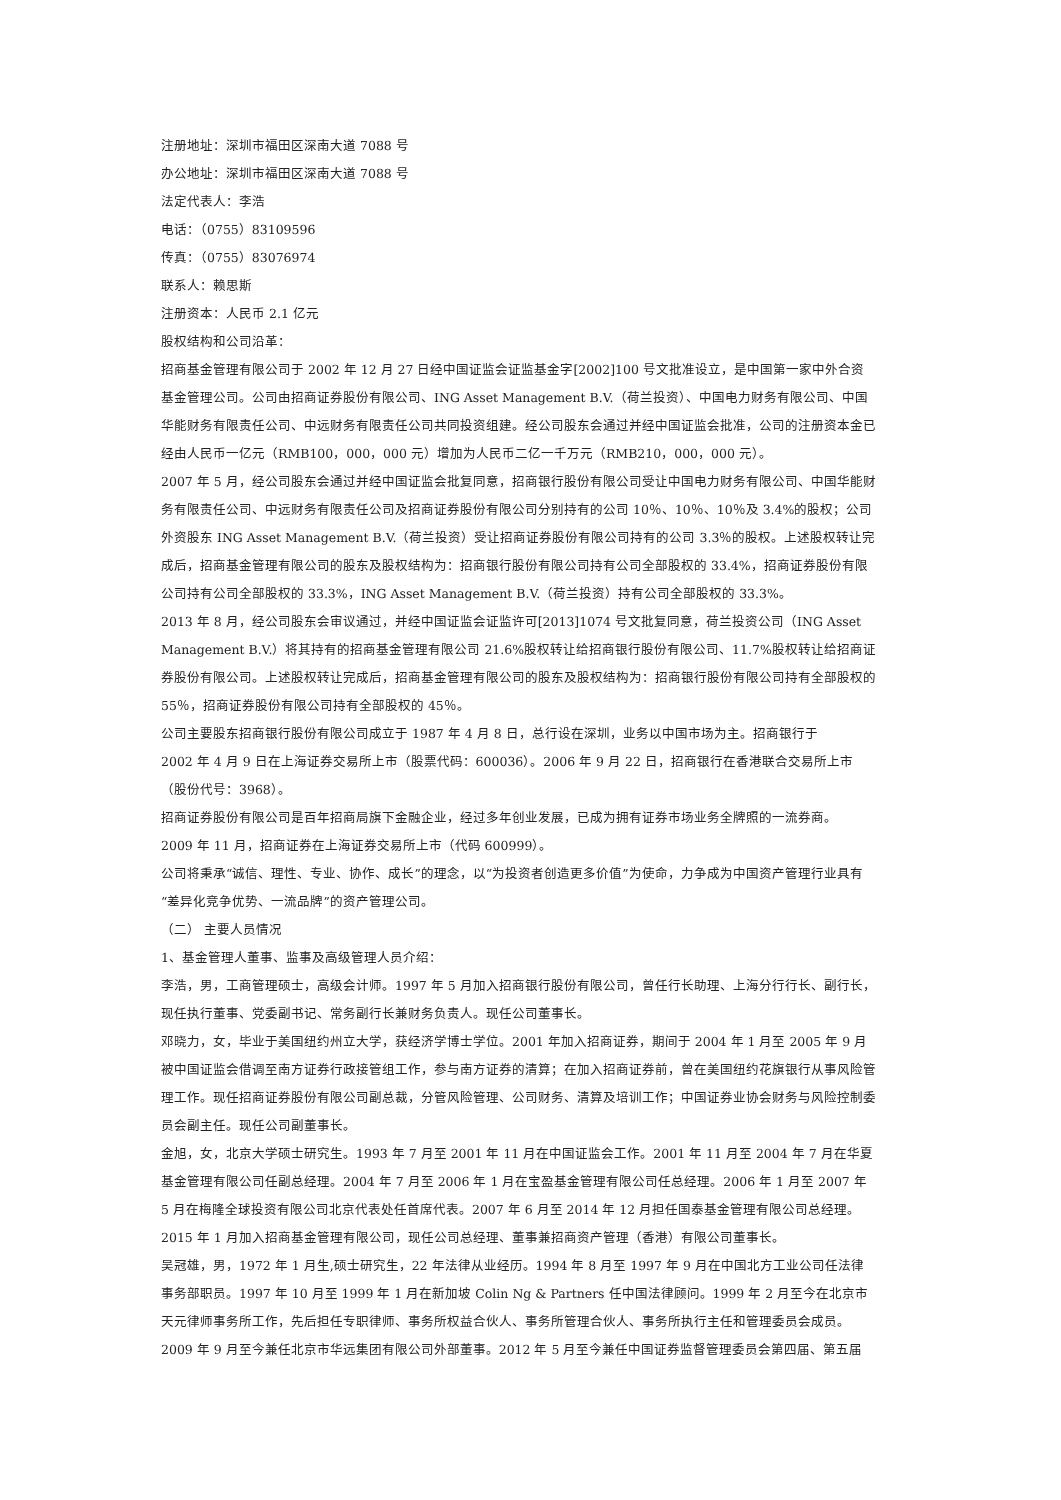注册地址：深圳市福田区深南大道 7088 号
办公地址：深圳市福田区深南大道 7088 号
法定代表人：李浩
电话：（0755）83109596
传真：（0755）83076974
联系人：赖思斯
注册资本：人民币 2.1 亿元
股权结构和公司沿革：
招商基金管理有限公司于 2002 年 12 月 27 日经中国证监会证监基金字[2002]100 号文批准设立，是中国第一家中外合资基金管理公司。公司由招商证券股份有限公司、ING Asset Management B.V.（荷兰投资）、中国电力财务有限公司、中国华能财务有限责任公司、中远财务有限责任公司共同投资组建。经公司股东会通过并经中国证监会批准，公司的注册资本金已经由人民币一亿元（RMB100，000，000 元）增加为人民币二亿一千万元（RMB210，000，000 元）。
2007 年 5 月，经公司股东会通过并经中国证监会批复同意，招商银行股份有限公司受让中国电力财务有限公司、中国华能财务有限责任公司、中远财务有限责任公司及招商证券股份有限公司分别持有的公司 10％、10％、10％及 3.4%的股权；公司外资股东 ING Asset Management B.V.（荷兰投资）受让招商证券股份有限公司持有的公司 3.3％的股权。上述股权转让完成后，招商基金管理有限公司的股东及股权结构为：招商银行股份有限公司持有公司全部股权的 33.4%，招商证券股份有限公司持有公司全部股权的 33.3%，ING Asset Management B.V.（荷兰投资）持有公司全部股权的 33.3%。
2013 年 8 月，经公司股东会审议通过，并经中国证监会证监许可[2013]1074 号文批复同意，荷兰投资公司（ING Asset Management B.V.）将其持有的招商基金管理有限公司 21.6%股权转让给招商银行股份有限公司、11.7%股权转让给招商证券股份有限公司。上述股权转让完成后，招商基金管理有限公司的股东及股权结构为：招商银行股份有限公司持有全部股权的 55％，招商证券股份有限公司持有全部股权的 45％。
公司主要股东招商银行股份有限公司成立于 1987 年 4 月 8 日，总行设在深圳，业务以中国市场为主。招商银行于
2002 年 4 月 9 日在上海证券交易所上市（股票代码：600036）。2006 年 9 月 22 日，招商银行在香港联合交易所上市（股份代号：3968）。
招商证券股份有限公司是百年招商局旗下金融企业，经过多年创业发展，已成为拥有证券市场业务全牌照的一流券商。
2009 年 11 月，招商证券在上海证券交易所上市（代码 600999）。
公司将秉承“诚信、理性、专业、协作、成长”的理念，以“为投资者创造更多价值”为使命，力争成为中国资产管理行业具有“差异化竞争优势、一流品牌”的资产管理公司。
（二） 主要人员情况
1、基金管理人董事、监事及高级管理人员介绍：
李浩，男，工商管理硕士，高级会计师。1997 年 5 月加入招商银行股份有限公司，曾任行长助理、上海分行行长、副行长，现任执行董事、党委副书记、常务副行长兼财务负责人。现任公司董事长。
邓晓力，女，毕业于美国纽约州立大学，获经济学博士学位。2001 年加入招商证券，期间于 2004 年 1 月至 2005 年 9 月被中国证监会借调至南方证券行政接管组工作，参与南方证券的清算；在加入招商证券前，曾在美国纽约花旗银行从事风险管理工作。现任招商证券股份有限公司副总裁，分管风险管理、公司财务、清算及培训工作；中国证券业协会财务与风险控制委员会副主任。现任公司副董事长。
金旭，女，北京大学硕士研究生。1993 年 7 月至 2001 年 11 月在中国证监会工作。2001 年 11 月至 2004 年 7 月在华夏基金管理有限公司任副总经理。2004 年 7 月至 2006 年 1 月在宝盈基金管理有限公司任总经理。2006 年 1 月至 2007 年 5 月在梅隆全球投资有限公司北京代表处任首席代表。2007 年 6 月至 2014 年 12 月担任国泰基金管理有限公司总经理。
2015 年 1 月加入招商基金管理有限公司，现任公司总经理、董事兼招商资产管理（香港）有限公司董事长。
吴冠雄，男，1972 年 1 月生,硕士研究生，22 年法律从业经历。1994 年 8 月至 1997 年 9 月在中国北方工业公司任法律事务部职员。1997 年 10 月至 1999 年 1 月在新加坡 Colin Ng & Partners 任中国法律顾问。1999 年 2 月至今在北京市天元律师事务所工作，先后担任专职律师、事务所权益合伙人、事务所管理合伙人、事务所执行主任和管理委员会成员。
2009 年 9 月至今兼任北京市华远集团有限公司外部董事。2012 年 5 月至今兼任中国证券监督管理委员会第四届、第五届